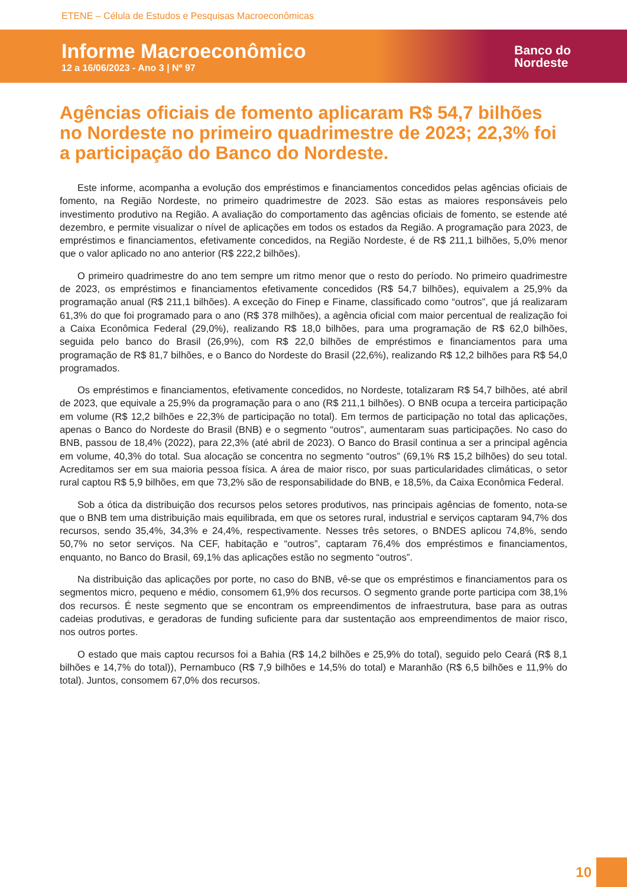ETENE – Célula de Estudos e Pesquisas Macroeconômicas
Informe Macroeconômico
12 a 16/06/2023 - Ano 3 | Nº 97
Banco do
Nordeste
Agências oficiais de fomento aplicaram R$ 54,7 bilhões no Nordeste no primeiro quadrimestre de 2023; 22,3% foi a participação do Banco do Nordeste.
Este informe, acompanha a evolução dos empréstimos e financiamentos concedidos pelas agências oficiais de fomento, na Região Nordeste, no primeiro quadrimestre de 2023. São estas as maiores responsáveis pelo investimento produtivo na Região. A avaliação do comportamento das agências oficiais de fomento, se estende até dezembro, e permite visualizar o nível de aplicações em todos os estados da Região. A programação para 2023, de empréstimos e financiamentos, efetivamente concedidos, na Região Nordeste, é de R$ 211,1 bilhões, 5,0% menor que o valor aplicado no ano anterior (R$ 222,2 bilhões).
O primeiro quadrimestre do ano tem sempre um ritmo menor que o resto do período. No primeiro quadrimestre de 2023, os empréstimos e financiamentos efetivamente concedidos (R$ 54,7 bilhões), equivalem a 25,9% da programação anual (R$ 211,1 bilhões). A exceção do Finep e Finame, classificado como “outros”, que já realizaram 61,3% do que foi programado para o ano (R$ 378 milhões), a agência oficial com maior percentual de realização foi a Caixa Econômica Federal (29,0%), realizando R$ 18,0 bilhões, para uma programação de R$ 62,0 bilhões, seguida pelo banco do Brasil (26,9%), com R$ 22,0 bilhões de empréstimos e financiamentos para uma programação de R$ 81,7 bilhões, e o Banco do Nordeste do Brasil (22,6%), realizando R$ 12,2 bilhões para R$ 54,0 programados.
Os empréstimos e financiamentos, efetivamente concedidos, no Nordeste, totalizaram R$ 54,7 bilhões, até abril de 2023, que equivale a 25,9% da programação para o ano (R$ 211,1 bilhões). O BNB ocupa a terceira participação em volume (R$ 12,2 bilhões e 22,3% de participação no total). Em termos de participação no total das aplicações, apenas o Banco do Nordeste do Brasil (BNB) e o segmento “outros”, aumentaram suas participações. No caso do BNB, passou de 18,4% (2022), para 22,3% (até abril de 2023). O Banco do Brasil continua a ser a principal agência em volume, 40,3% do total. Sua alocação se concentra no segmento “outros” (69,1% R$ 15,2 bilhões) do seu total. Acreditamos ser em sua maioria pessoa física. A área de maior risco, por suas particularidades climáticas, o setor rural captou R$ 5,9 bilhões, em que 73,2% são de responsabilidade do BNB, e 18,5%, da Caixa Econômica Federal.
Sob a ótica da distribuição dos recursos pelos setores produtivos, nas principais agências de fomento, nota-se que o BNB tem uma distribuição mais equilibrada, em que os setores rural, industrial e serviços captaram 94,7% dos recursos, sendo 35,4%, 34,3% e 24,4%, respectivamente. Nesses três setores, o BNDES aplicou 74,8%, sendo 50,7% no setor serviços. Na CEF, habitação e “outros”, captaram 76,4% dos empréstimos e financiamentos, enquanto, no Banco do Brasil, 69,1% das aplicações estão no segmento “outros”.
Na distribuição das aplicações por porte, no caso do BNB, vê-se que os empréstimos e financiamentos para os segmentos micro, pequeno e médio, consomem 61,9% dos recursos. O segmento grande porte participa com 38,1% dos recursos. É neste segmento que se encontram os empreendimentos de infraestrutura, base para as outras cadeias produtivas, e geradoras de funding suficiente para dar sustentação aos empreendimentos de maior risco, nos outros portes.
O estado que mais captou recursos foi a Bahia (R$ 14,2 bilhões e 25,9% do total), seguido pelo Ceará (R$ 8,1 bilhões e 14,7% do total)), Pernambuco (R$ 7,9 bilhões e 14,5% do total) e Maranhão (R$ 6,5 bilhões e 11,9% do total). Juntos, consomem 67,0% dos recursos.
10